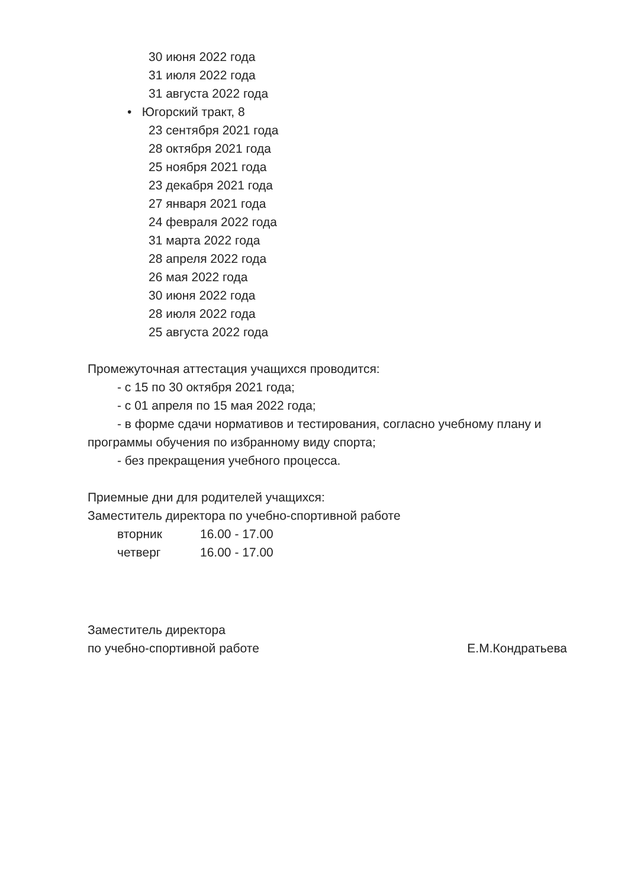30 июня 2022 года
31 июля 2022 года
31 августа 2022 года
• Югорский тракт, 8
23 сентября 2021 года
28 октября 2021 года
25 ноября 2021 года
23 декабря 2021 года
27 января 2021 года
24 февраля 2022 года
31 марта 2022 года
28 апреля 2022 года
26 мая 2022 года
30 июня 2022 года
28 июля 2022 года
25 августа 2022 года
Промежуточная аттестация учащихся проводится:
- с 15 по 30 октября 2021 года;
- с 01 апреля по 15 мая 2022 года;
- в форме сдачи нормативов и тестирования, согласно учебному плану и программы обучения по избранному виду спорта;
- без прекращения учебного процесса.
Приемные дни для родителей учащихся:
Заместитель директора по учебно-спортивной работе
вторник 16.00 - 17.00
четверг 16.00 - 17.00
Заместитель директора
по учебно-спортивной работе
Е.М.Кондратьева